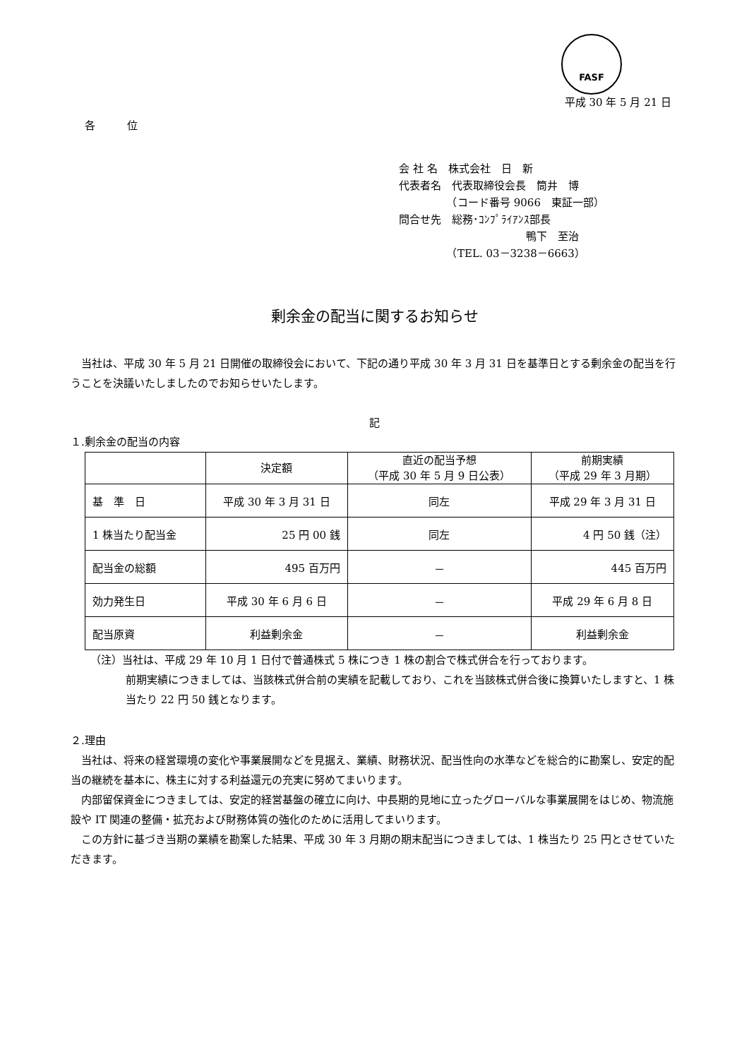FASF
平成 30 年 5 月 21 日
各　　　位
会 社 名　株式会社　日　新
代表者名　代表取締役会長　筒井　博
　　　　　（コード番号 9066　東証一部）
問合せ先　総務･ｺﾝﾌﾟﾗｲｱﾝｽ部長
　　　　　　　　　　　　鴨下　至治
　　　　　（TEL. 03－3238－6663）
剰余金の配当に関するお知らせ
　当社は、平成 30 年 5 月 21 日開催の取締役会において、下記の通り平成 30 年 3 月 31 日を基準日とする剰余金の配当を行うことを決議いたしましたのでお知らせいたします。
記
１.剰余金の配当の内容
| | 決定額 | 直近の配当予想 （平成 30 年 5 月 9 日公表） | 前期実績 （平成 29 年 3 月期） |
| --- | --- | --- | --- |
| 基 準 日 | 平成 30 年 3 月 31 日 | 同左 | 平成 29 年 3 月 31 日 |
| 1 株当たり配当金 | 25 円 00 銭 | 同左 | 4 円 50 銭（注） |
| 配当金の総額 | 495 百万円 | － | 445 百万円 |
| 効力発生日 | 平成 30 年 6 月 6 日 | － | 平成 29 年 6 月 8 日 |
| 配当原資 | 利益剰余金 | － | 利益剰余金 |
（注）当社は、平成 29 年 10 月 1 日付で普通株式 5 株につき 1 株の割合で株式併合を行っております。
前期実績につきましては、当該株式併合前の実績を記載しており、これを当該株式併合後に換算いたしますと、1 株当たり 22 円 50 銭となります。
２.理由
　当社は、将来の経営環境の変化や事業展開などを見据え、業績、財務状況、配当性向の水準などを総合的に勘案し、安定的配当の継続を基本に、株主に対する利益還元の充実に努めてまいります。
　内部留保資金につきましては、安定的経営基盤の確立に向け、中長期的見地に立ったグローバルな事業展開をはじめ、物流施設や IT 関連の整備・拡充および財務体質の強化のために活用してまいります。
　この方針に基づき当期の業績を勘案した結果、平成 30 年 3 月期の期末配当につきましては、1 株当たり 25 円とさせていただきます。